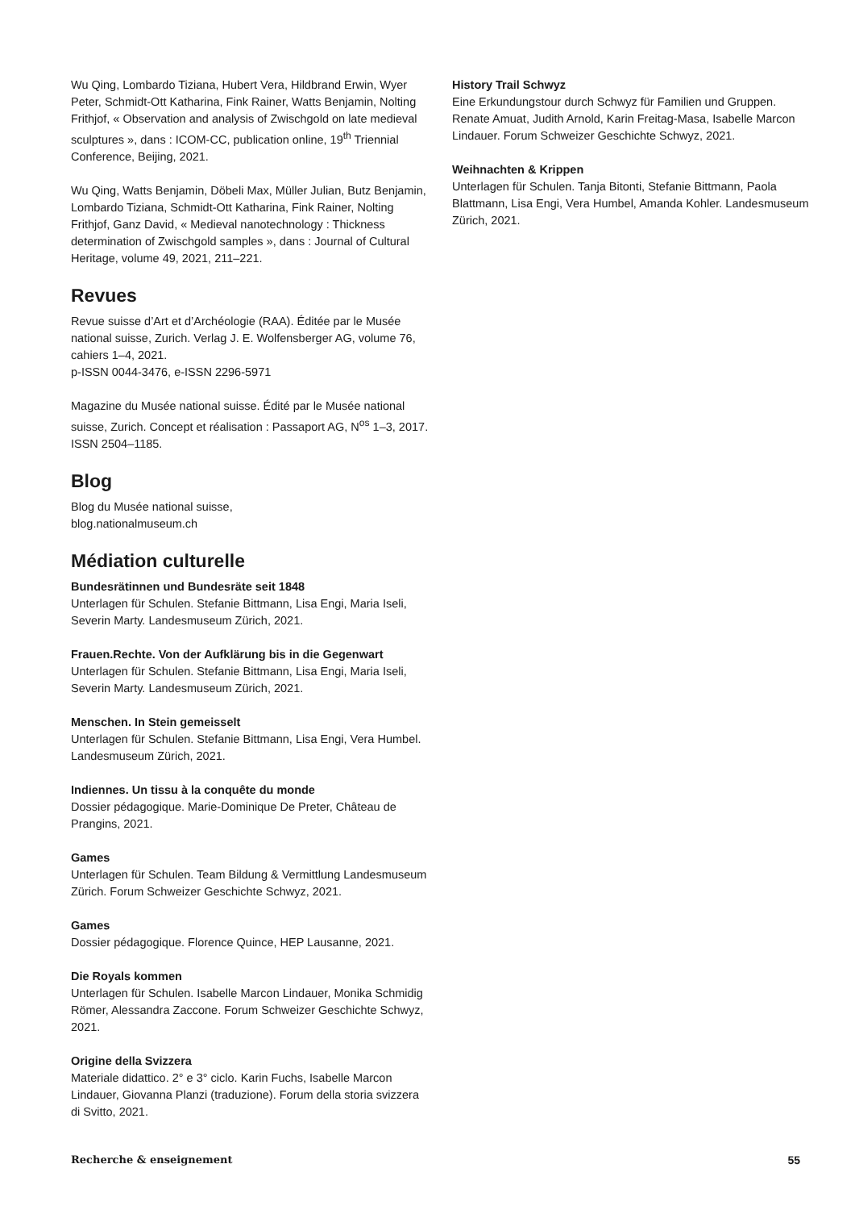Wu Qing, Lombardo Tiziana, Hubert Vera, Hildbrand Erwin, Wyer Peter, Schmidt-Ott Katharina, Fink Rainer, Watts Benjamin, Nolting Frithjof, « Observation and analysis of Zwischgold on late medieval sculptures », dans : ICOM-CC, publication online, 19<sup>th</sup> Triennial Conference, Beijing, 2021.
Wu Qing, Watts Benjamin, Döbeli Max, Müller Julian, Butz Benjamin, Lombardo Tiziana, Schmidt-Ott Katharina, Fink Rainer, Nolting Frithjof, Ganz David, « Medieval nanotechnology : Thickness determination of Zwischgold samples », dans : Journal of Cultural Heritage, volume 49, 2021, 211–221.
Revues
Revue suisse d’Art et d’Archéologie (RAA). Éditée par le Musée national suisse, Zurich. Verlag J. E. Wolfensberger AG, volume 76, cahiers 1–4, 2021.
p-ISSN 0044-3476, e-ISSN 2296-5971
Magazine du Musée national suisse. Édité par le Musée national suisse, Zurich. Concept et réalisation : Passaport AG, N<sup>os</sup> 1–3, 2017. ISSN 2504–1185.
Blog
Blog du Musée national suisse,
blog.nationalmuseum.ch
Médiation culturelle
Bundesrätinnen und Bundesräte seit 1848
Unterlagen für Schulen. Stefanie Bittmann, Lisa Engi, Maria Iseli, Severin Marty. Landesmuseum Zürich, 2021.
Frauen.Rechte. Von der Aufklärung bis in die Gegenwart
Unterlagen für Schulen. Stefanie Bittmann, Lisa Engi, Maria Iseli, Severin Marty. Landesmuseum Zürich, 2021.
Menschen. In Stein gemeisselt
Unterlagen für Schulen. Stefanie Bittmann, Lisa Engi, Vera Humbel. Landesmuseum Zürich, 2021.
Indiennes. Un tissu à la conquête du monde
Dossier pédagogique. Marie-Dominique De Preter, Château de Prangins, 2021.
Games
Unterlagen für Schulen. Team Bildung & Vermittlung Landesmuseum Zürich. Forum Schweizer Geschichte Schwyz, 2021.
Games
Dossier pédagogique. Florence Quince, HEP Lausanne, 2021.
Die Royals kommen
Unterlagen für Schulen. Isabelle Marcon Lindauer, Monika Schmidig Römer, Alessandra Zaccone. Forum Schweizer Geschichte Schwyz, 2021.
Origine della Svizzera
Materiale didattico. 2° e 3° ciclo. Karin Fuchs, Isabelle Marcon Lindauer, Giovanna Planzi (traduzione). Forum della storia svizzera di Svitto, 2021.
History Trail Schwyz
Eine Erkundungstour durch Schwyz für Familien und Gruppen. Renate Amuat, Judith Arnold, Karin Freitag-Masa, Isabelle Marcon Lindauer. Forum Schweizer Geschichte Schwyz, 2021.
Weihnachten & Krippen
Unterlagen für Schulen. Tanja Bitonti, Stefanie Bittmann, Paola Blattmann, Lisa Engi, Vera Humbel, Amanda Kohler. Landesmuseum Zürich, 2021.
Recherche & enseignement 55